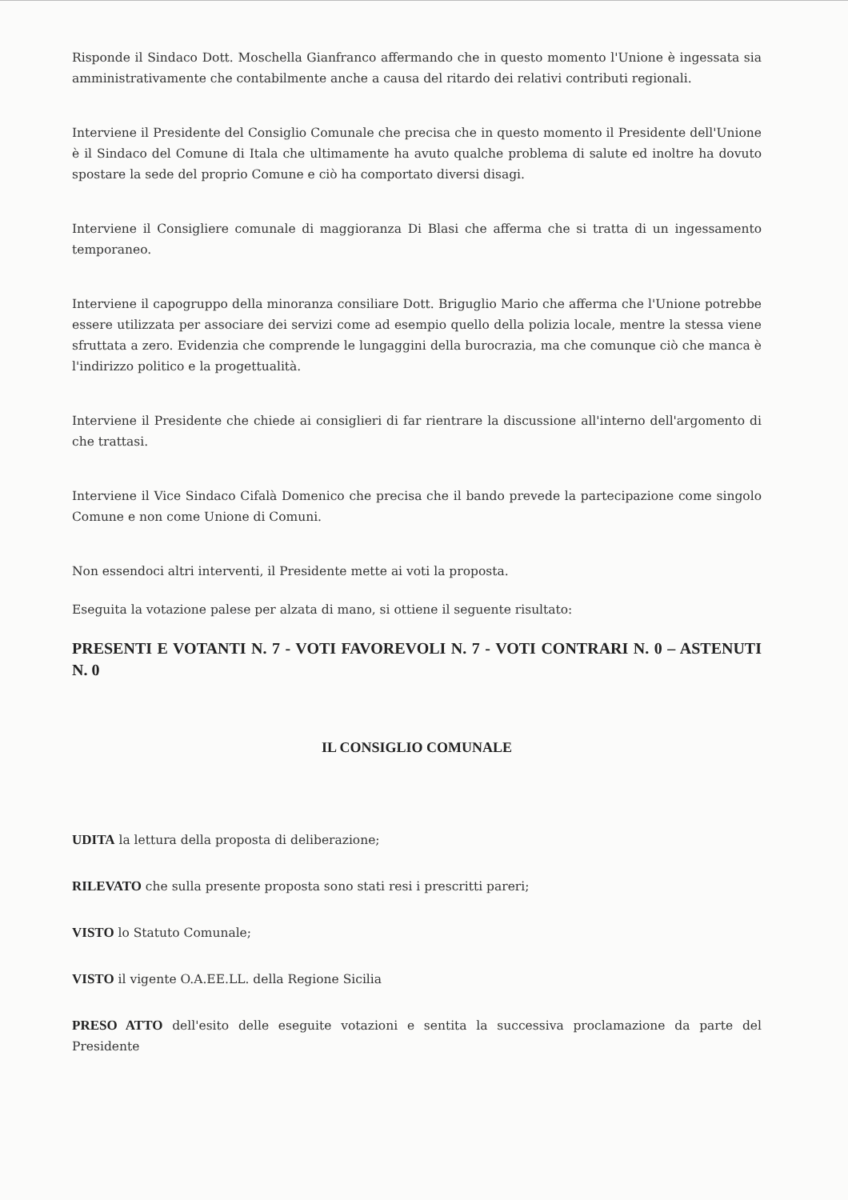Risponde il Sindaco Dott. Moschella Gianfranco affermando che in questo momento l'Unione è ingessata sia amministrativamente che contabilmente anche a causa del ritardo dei relativi contributi regionali.
Interviene il Presidente del Consiglio Comunale che precisa che in questo momento il Presidente dell'Unione è il Sindaco del Comune di Itala che ultimamente ha avuto qualche problema di salute ed inoltre ha dovuto spostare la sede del proprio Comune e ciò ha comportato diversi disagi.
Interviene il Consigliere comunale di maggioranza Di Blasi che afferma che si tratta di un ingessamento temporaneo.
Interviene il capogruppo della minoranza consiliare Dott. Briguglio Mario che afferma che l'Unione potrebbe essere utilizzata per associare dei servizi come ad esempio quello della polizia locale, mentre la stessa viene sfruttata a zero. Evidenzia che comprende le lungaggini della burocrazia, ma che comunque ciò che manca è l'indirizzo politico e la progettualità.
Interviene il Presidente che chiede ai consiglieri di far rientrare la discussione all'interno dell'argomento di che trattasi.
Interviene il Vice Sindaco Cifalà Domenico che precisa che il bando prevede la partecipazione come singolo Comune e non come Unione di Comuni.
Non essendoci altri interventi, il Presidente mette ai voti la proposta.
Eseguita la votazione palese per alzata di mano, si ottiene il seguente risultato:
PRESENTI E VOTANTI N. 7 - VOTI FAVOREVOLI N. 7 - VOTI CONTRARI N. 0 – ASTENUTI N. 0
IL CONSIGLIO COMUNALE
UDITA la lettura della proposta di deliberazione;
RILEVATO che sulla presente proposta sono stati resi i prescritti pareri;
VISTO lo Statuto Comunale;
VISTO il vigente O.A.EE.LL. della Regione Sicilia
PRESO ATTO dell'esito delle eseguite votazioni e sentita la successiva proclamazione da parte del Presidente